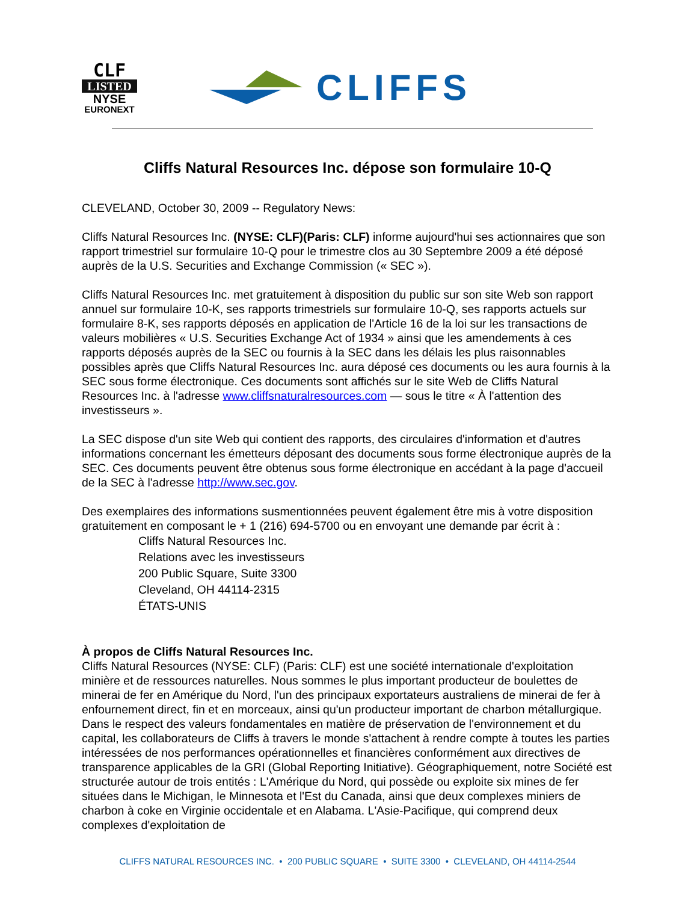CLF
LISTED
NYSE
EURONEXT
CLIFFS
Cliffs Natural Resources Inc. dépose son formulaire 10-Q
CLEVELAND, October 30, 2009 -- Regulatory News:
Cliffs Natural Resources Inc. (NYSE: CLF)(Paris: CLF) informe aujourd'hui ses actionnaires que son rapport trimestriel sur formulaire 10-Q pour le trimestre clos au 30 Septembre 2009 a été déposé auprès de la U.S. Securities and Exchange Commission (« SEC »).
Cliffs Natural Resources Inc. met gratuitement à disposition du public sur son site Web son rapport annuel sur formulaire 10-K, ses rapports trimestriels sur formulaire 10-Q, ses rapports actuels sur formulaire 8-K, ses rapports déposés en application de l'Article 16 de la loi sur les transactions de valeurs mobilières « U.S. Securities Exchange Act of 1934 » ainsi que les amendements à ces rapports déposés auprès de la SEC ou fournis à la SEC dans les délais les plus raisonnables possibles après que Cliffs Natural Resources Inc. aura déposé ces documents ou les aura fournis à la SEC sous forme électronique. Ces documents sont affichés sur le site Web de Cliffs Natural Resources Inc. à l'adresse www.cliffsnaturalresources.com — sous le titre « À l'attention des investisseurs ».
La SEC dispose d'un site Web qui contient des rapports, des circulaires d'information et d'autres informations concernant les émetteurs déposant des documents sous forme électronique auprès de la SEC. Ces documents peuvent être obtenus sous forme électronique en accédant à la page d'accueil de la SEC à l'adresse http://www.sec.gov.
Des exemplaires des informations susmentionnées peuvent également être mis à votre disposition gratuitement en composant le + 1 (216) 694-5700 ou en envoyant une demande par écrit à :
Cliffs Natural Resources Inc.
Relations avec les investisseurs
200 Public Square, Suite 3300
Cleveland, OH 44114-2315
ÉTATS-UNIS
À propos de Cliffs Natural Resources Inc.
Cliffs Natural Resources (NYSE: CLF) (Paris: CLF) est une société internationale d'exploitation minière et de ressources naturelles. Nous sommes le plus important producteur de boulettes de minerai de fer en Amérique du Nord, l'un des principaux exportateurs australiens de minerai de fer à enfournement direct, fin et en morceaux, ainsi qu'un producteur important de charbon métallurgique. Dans le respect des valeurs fondamentales en matière de préservation de l'environnement et du capital, les collaborateurs de Cliffs à travers le monde s'attachent à rendre compte à toutes les parties intéressées de nos performances opérationnelles et financières conformément aux directives de transparence applicables de la GRI (Global Reporting Initiative). Géographiquement, notre Société est structurée autour de trois entités : L'Amérique du Nord, qui possède ou exploite six mines de fer situées dans le Michigan, le Minnesota et l'Est du Canada, ainsi que deux complexes miniers de charbon à coke en Virginie occidentale et en Alabama. L'Asie-Pacifique, qui comprend deux complexes d'exploitation de
CLIFFS NATURAL RESOURCES INC. • 200 PUBLIC SQUARE • SUITE 3300 • CLEVELAND, OH 44114-2544